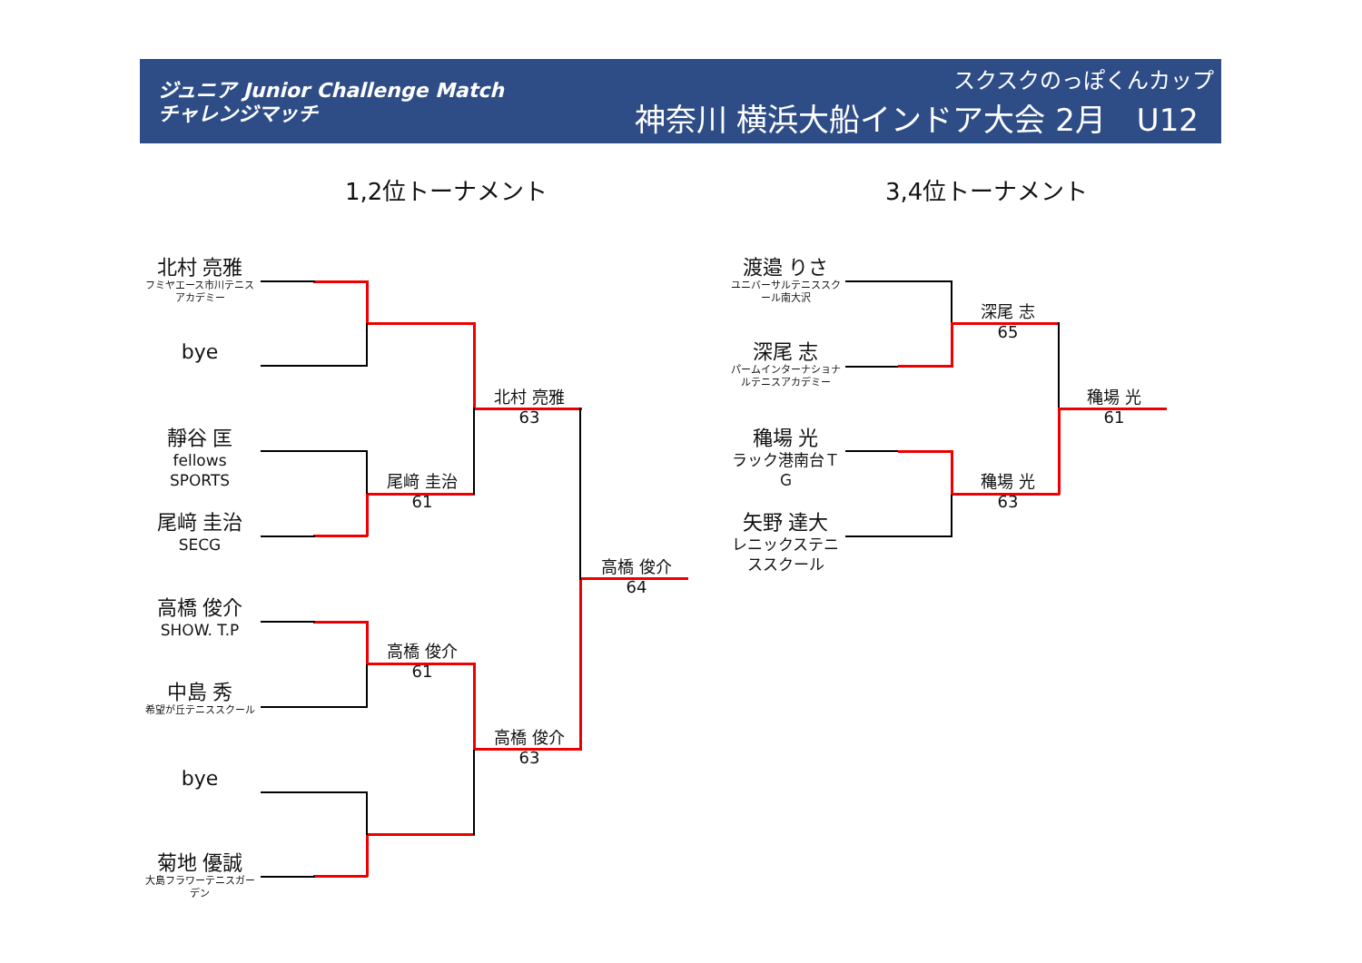ジュニア Junior Challenge Match
チャレンジマッチ
スクスクのっぽくんカップ
神奈川 横浜大船インドア大会 2月　U12
1,2位トーナメント 3,4位トーナメント
北村 亮雅
フミヤエース市川テニスアカデミー
bye
靜谷 匡
fellows SPORTS
尾﨑 圭治
SECG
高橋 俊介
SHOW. T.P
中島 秀
希望が丘テニススクール
bye
菊地 優誠
大島フラワーテニスガーデン
尾﨑 圭治
61
高橋 俊介
61
北村 亮雅
63
高橋 俊介
63
高橋 俊介
64
渡邉 りさ
ユニバーサルテニススクール南大沢
深尾 志
パームインターナショナルテニスアカデミー
穐場 光
ラック港南台ＴＧ
矢野 達大
レニックステニススクール
深尾 志
65
穐場 光
63
穐場 光
61